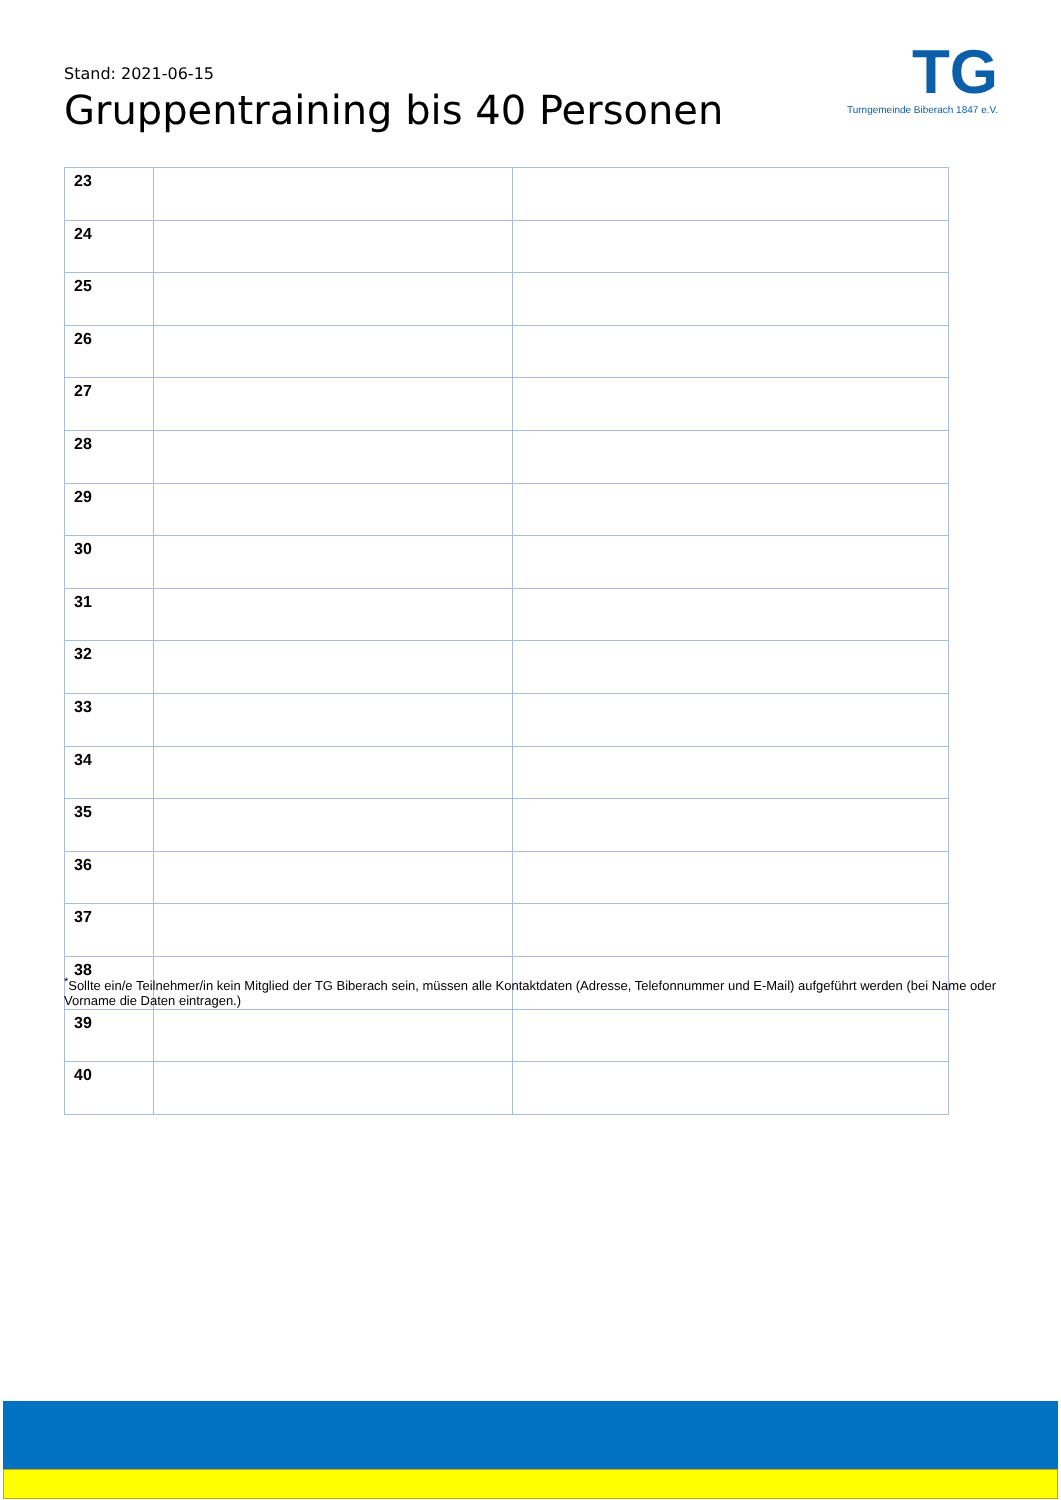Stand: 2021-06-15
Gruppentraining bis 40 Personen
TG
Turngemeinde Biberach 1847 e.V.
| 23 | | |
| 24 | | |
| 25 | | |
| 26 | | |
| 27 | | |
| 28 | | |
| 29 | | |
| 30 | | |
| 31 | | |
| 32 | | |
| 33 | | |
| 34 | | |
| 35 | | |
| 36 | | |
| 37 | | |
| 38 | | |
| 39 | | |
| 40 | | |
<sup>*</sup> Sollte ein/e Teilnehmer/in kein Mitglied der TG Biberach sein, müssen alle Kontaktdaten (Adresse, Telefonnummer und E-Mail) aufgeführt werden (bei Name oder Vorname die Daten eintragen.)